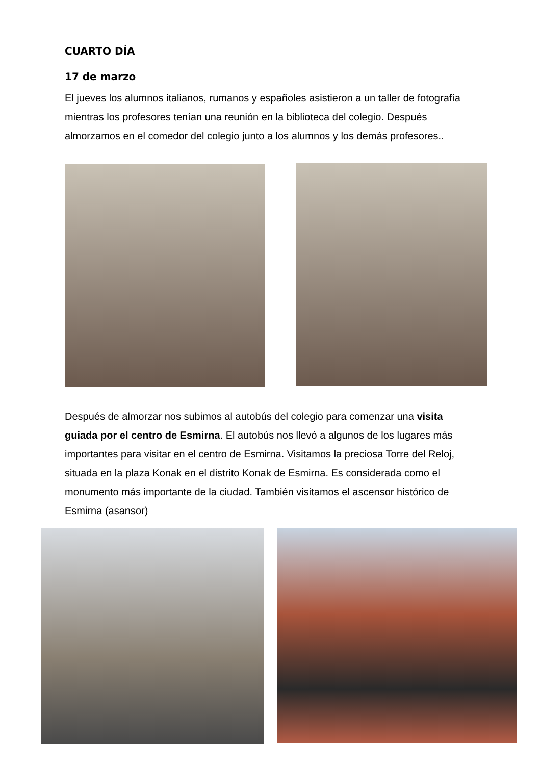CUARTO DÍA
17 de marzo
El jueves los alumnos italianos, rumanos y españoles asistieron a un taller de fotografía mientras los profesores tenían una reunión en la biblioteca del colegio. Después almorzamos en el comedor del colegio junto a los alumnos y los demás profesores..
Después de almorzar nos subimos al autobús del colegio para comenzar una visita guiada por el centro de Esmirna. El autobús nos llevó a algunos de los lugares más importantes para visitar en el centro de Esmirna. Visitamos la preciosa Torre del Reloj, situada en la plaza Konak en el distrito Konak de Esmirna. Es considerada como el monumento más importante de la ciudad. También visitamos el ascensor histórico de Esmirna (asansor)